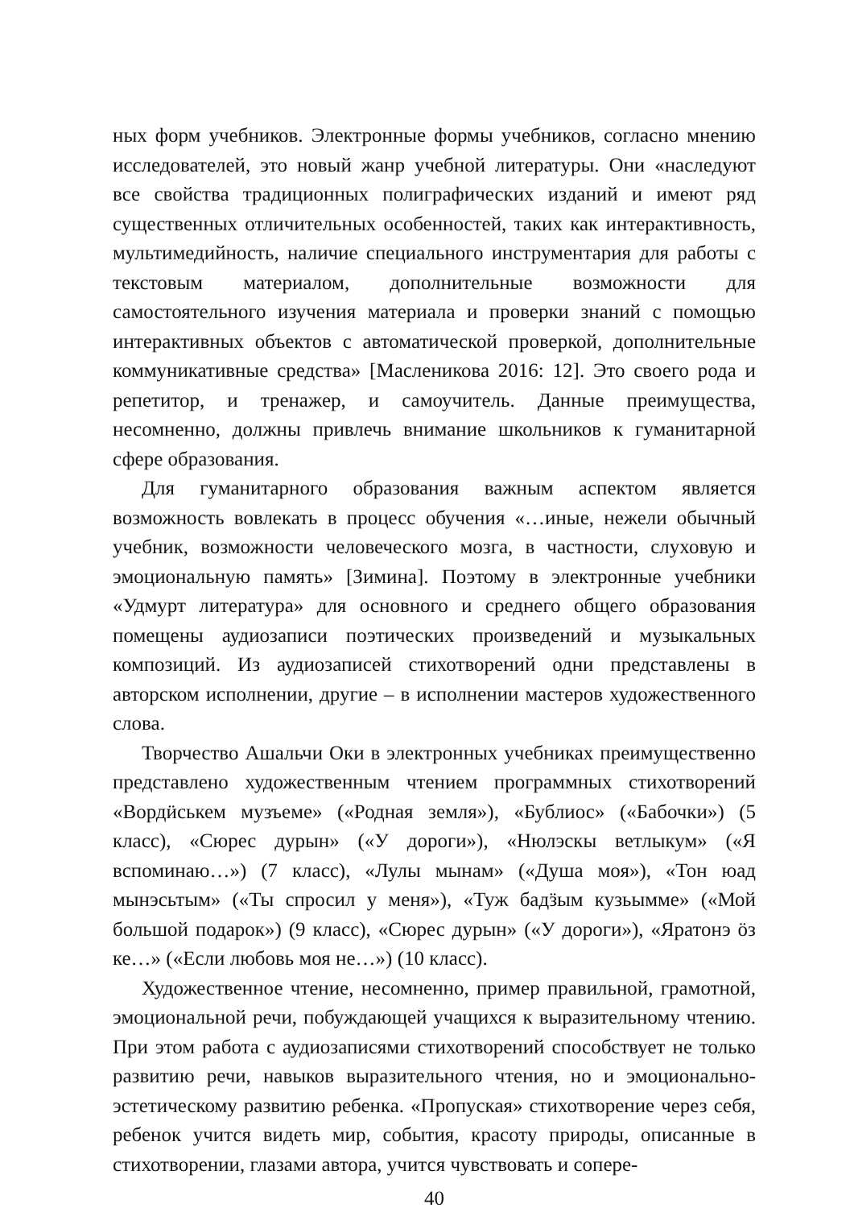ных форм учебников. Электронные формы учебников, согласно мнению исследователей, это новый жанр учебной литературы. Они «наследуют все свойства традиционных полиграфических изданий и имеют ряд существенных отличительных особенностей, таких как интерактивность, мультимедийность, наличие специального инструментария для работы с текстовым материалом, дополнительные возможности для самостоятельного изучения материала и проверки знаний с помощью интерактивных объектов с автоматической проверкой, дополнительные коммуникативные средства» [Масленикова 2016: 12]. Это своего рода и репетитор, и тренажер, и самоучитель. Данные преимущества, несомненно, должны привлечь внимание школьников к гуманитарной сфере образования.
Для гуманитарного образования важным аспектом является возможность вовлекать в процесс обучения «…иные, нежели обычный учебник, возможности человеческого мозга, в частности, слуховую и эмоциональную память» [Зимина]. Поэтому в электронные учебники «Удмурт литература» для основного и среднего общего образования помещены аудиозаписи поэтических произведений и музыкальных композиций. Из аудиозаписей стихотворений одни представлены в авторском исполнении, другие – в исполнении мастеров художественного слова.
Творчество Ашальчи Оки в электронных учебниках преимущественно представлено художественным чтением программных стихотворений «Вордӥськем музъеме» («Родная земля»), «Бублиос» («Бабочки») (5 класс), «Сюрес дурын» («У дороги»), «Нюлэскы ветлыкум» («Я вспоминаю…») (7 класс), «Лулы мынам» («Душа моя»), «Тон юад мынэсьтым» («Ты спросил у меня»), «Туж бадӟым кузьымме» («Мой большой подарок») (9 класс), «Сюрес дурын» («У дороги»), «Яратонэ ӧз ке…» («Если любовь моя не…») (10 класс).
Художественное чтение, несомненно, пример правильной, грамотной, эмоциональной речи, побуждающей учащихся к выразительному чтению. При этом работа с аудиозаписями стихотворений способствует не только развитию речи, навыков выразительного чтения, но и эмоционально-эстетическому развитию ребенка. «Пропуская» стихотворение через себя, ребенок учится видеть мир, события, красоту природы, описанные в стихотворении, глазами автора, учится чувствовать и сопере-
40